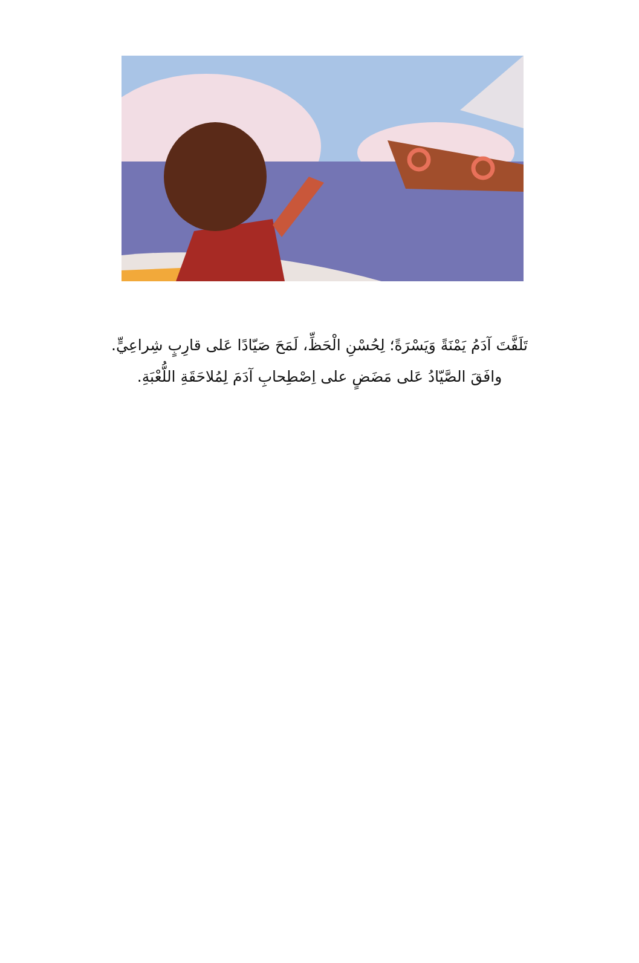تَلَفَّتَ آدَمُ يَمْنَةً وَيَسْرَةً؛ لِحُسْنِ الْحَظِّ، لَمَحَ صَيّادًا عَلى قارِبٍ شِراعِيٍّ.
وافَقَ الصَّيّادُ عَلى مَضَضٍ على اِصْطِحابِ آدَمَ لِمُلاحَقَةِ اللُّعْبَةِ.